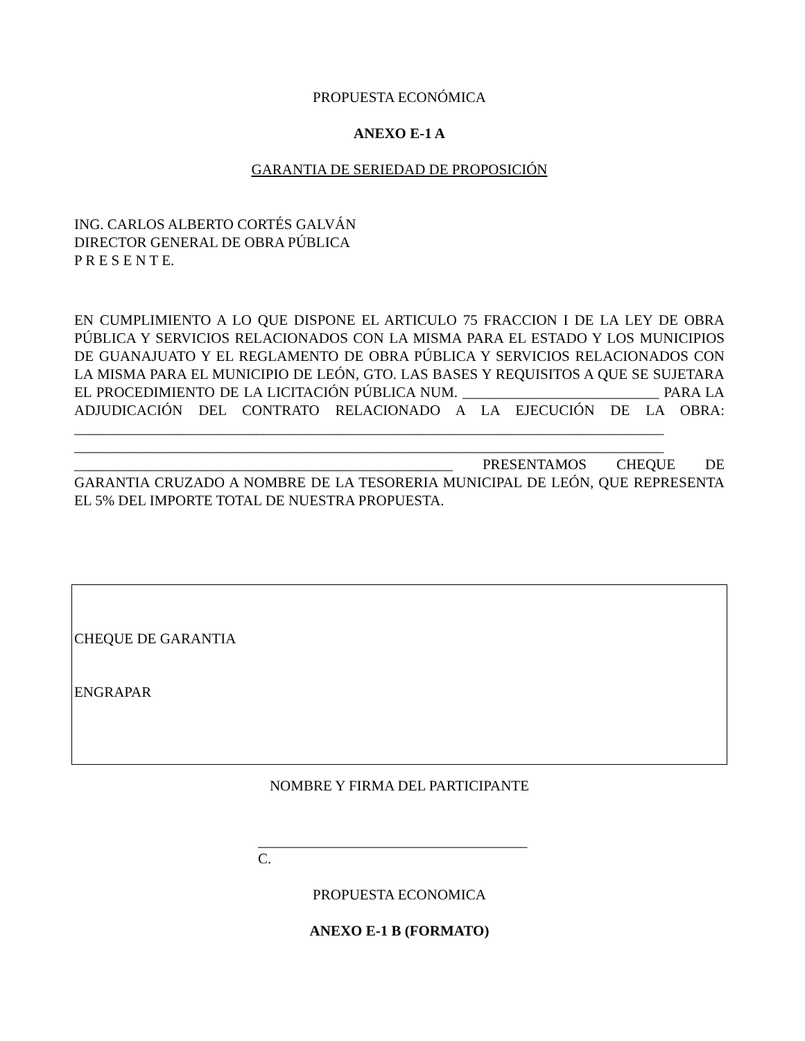PROPUESTA ECONÓMICA
ANEXO E-1 A
GARANTIA DE SERIEDAD DE PROPOSICIÓN
ING. CARLOS ALBERTO CORTÉS GALVÁN
DIRECTOR GENERAL DE OBRA PÚBLICA
P R E S E N T E.
EN CUMPLIMIENTO A LO QUE DISPONE EL ARTICULO 75 FRACCION I DE LA LEY DE OBRA PÚBLICA Y SERVICIOS RELACIONADOS CON LA MISMA PARA EL ESTADO Y LOS MUNICIPIOS DE GUANAJUATO Y EL REGLAMENTO DE OBRA PÚBLICA Y SERVICIOS RELACIONADOS CON LA MISMA PARA EL MUNICIPIO DE LEÓN, GTO. LAS BASES Y REQUISITOS A QUE SE SUJETARA EL PROCEDIMIENTO DE LA LICITACIÓN PÚBLICA NUM. ___________________________ PARA LA ADJUDICACIÓN DEL CONTRATO RELACIONADO A LA EJECUCIÓN DE LA OBRA: _________________________________________________________________________________ _________________________________________________________________________________ ____________________________________________________ PRESENTAMOS CHEQUE DE GARANTIA CRUZADO A NOMBRE DE LA TESORERIA MUNICIPAL DE LEÓN, QUE REPRESENTA EL 5% DEL IMPORTE TOTAL DE NUESTRA PROPUESTA.
CHEQUE DE GARANTIA
ENGRAPAR
NOMBRE Y FIRMA DEL PARTICIPANTE
_____________________________________
C.
PROPUESTA ECONOMICA
ANEXO E-1 B (FORMATO)